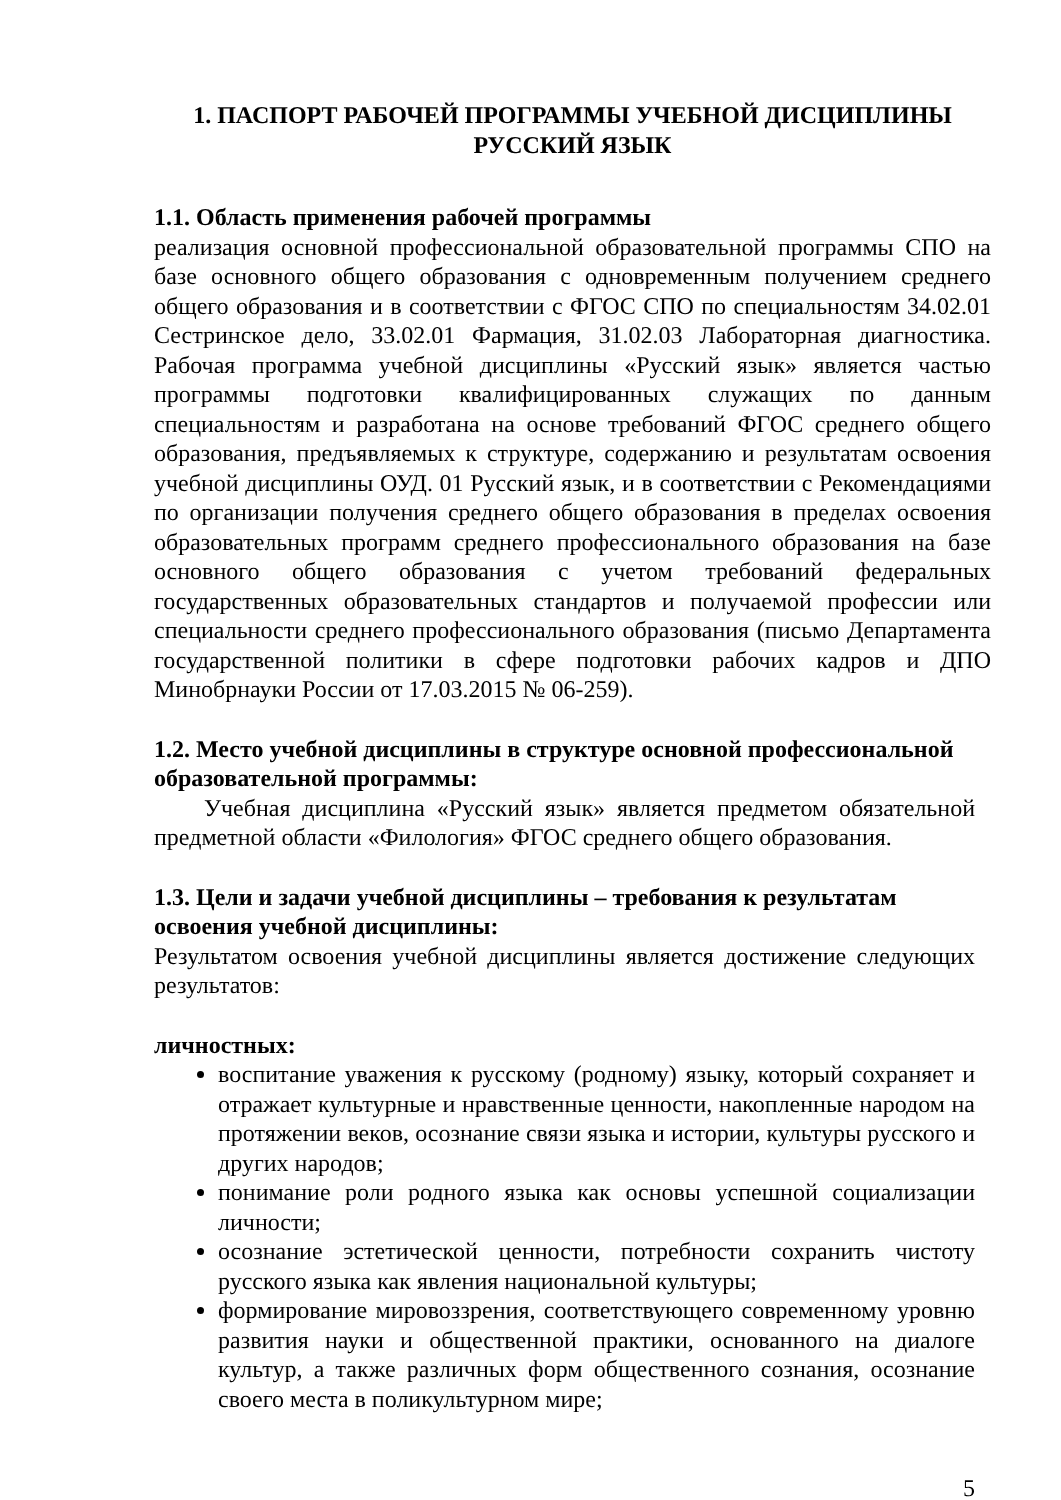1. ПАСПОРТ РАБОЧЕЙ ПРОГРАММЫ УЧЕБНОЙ ДИСЦИПЛИНЫ
РУССКИЙ ЯЗЫК
1.1. Область применения рабочей программы
реализация основной профессиональной образовательной программы СПО на базе основного общего образования с одновременным получением среднего общего образования и в соответствии с ФГОС СПО по специальностям 34.02.01 Сестринское дело, 33.02.01 Фармация, 31.02.03 Лабораторная диагностика. Рабочая программа учебной дисциплины «Русский язык» является частью программы подготовки квалифицированных служащих по данным специальностям и разработана на основе требований ФГОС среднего общего образования, предъявляемых к структуре, содержанию и результатам освоения учебной дисциплины ОУД. 01 Русский язык, и в соответствии с Рекомендациями по организации получения среднего общего образования в пределах освоения образовательных программ среднего профессионального образования на базе основного общего образования с учетом требований федеральных государственных образовательных стандартов и получаемой профессии или специальности среднего профессионального образования (письмо Департамента государственной политики в сфере подготовки рабочих кадров и ДПО Минобрнауки России от 17.03.2015 № 06-259).
1.2. Место учебной дисциплины в структуре основной профессиональной образовательной программы:
Учебная дисциплина «Русский язык» является предметом обязательной предметной области «Филология» ФГОС среднего общего образования.
1.3. Цели и задачи учебной дисциплины – требования к результатам освоения учебной дисциплины:
Результатом освоения учебной дисциплины является достижение следующих результатов:
личностных:
воспитание уважения к русскому (родному) языку, который сохраняет и отражает культурные и нравственные ценности, накопленные народом на протяжении веков, осознание связи языка и истории, культуры русского и других народов;
понимание роли родного языка как основы успешной социализации личности;
осознание эстетической ценности, потребности сохранить чистоту русского языка как явления национальной культуры;
формирование мировоззрения, соответствующего современному уровню развития науки и общественной практики, основанного на диалоге культур, а также различных форм общественного сознания, осознание своего места в поликультурном мире;
5